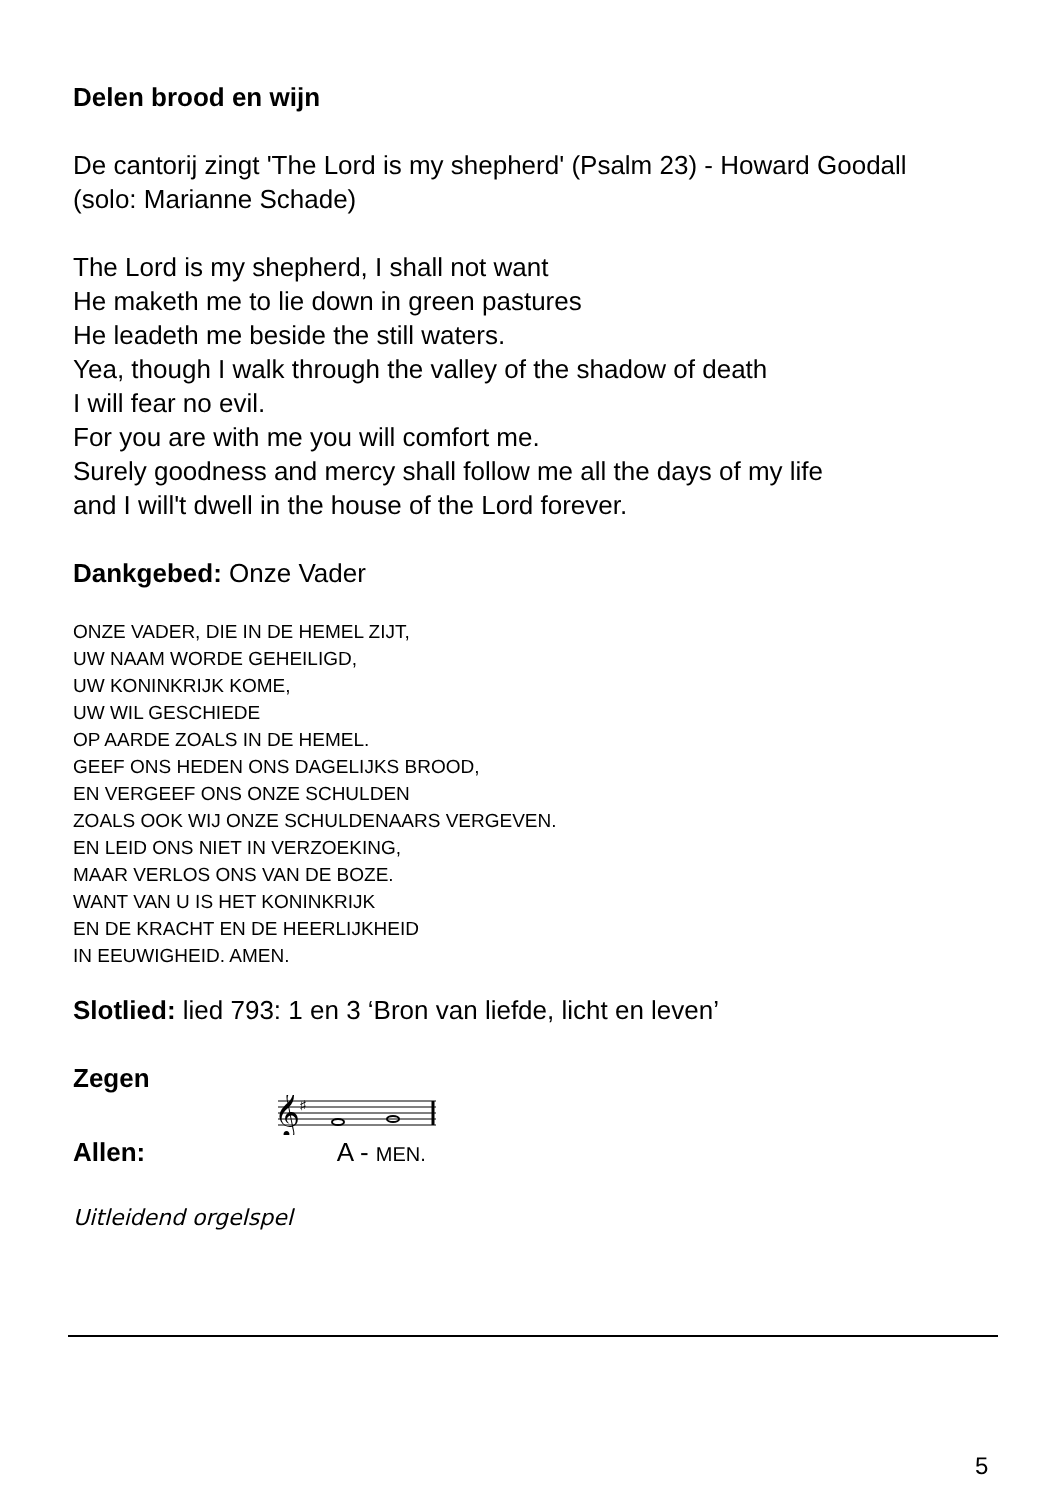Delen brood en wijn
De cantorij zingt 'The Lord is my shepherd' (Psalm 23) - Howard Goodall
(solo: Marianne Schade)
The Lord is my shepherd, I shall not want
He maketh me to lie down in green pastures
He leadeth me beside the still waters.
Yea, though I walk through the valley of the shadow of death
I will fear no evil.
For you are with me you will comfort me.
Surely goodness and mercy shall follow me all the days of my life
and I will't dwell in the house of the Lord forever.
Dankgebed: Onze Vader
ONZE VADER, DIE IN DE HEMEL ZIJT,
UW NAAM WORDE GEHEILIGD,
UW KONINKRIJK KOME,
UW WIL GESCHIEDE
OP AARDE ZOALS IN DE HEMEL.
GEEF ONS HEDEN ONS DAGELIJKS BROOD,
EN VERGEEF ONS ONZE SCHULDEN
ZOALS OOK WIJ ONZE SCHULDENAARS VERGEVEN.
EN LEID ONS NIET IN VERZOEKING,
MAAR VERLOS ONS VAN DE BOZE.
WANT VAN U IS HET KONINKRIJK
EN DE KRACHT EN DE HEERLIJKHEID
IN EEUWIGHEID. AMEN.
Slotlied: lied 793: 1 en 3 ‘Bron van liefde, licht en leven’
Zegen
𝄞
♯
Allen: A - MEN.
Uitleidend orgelspel
5